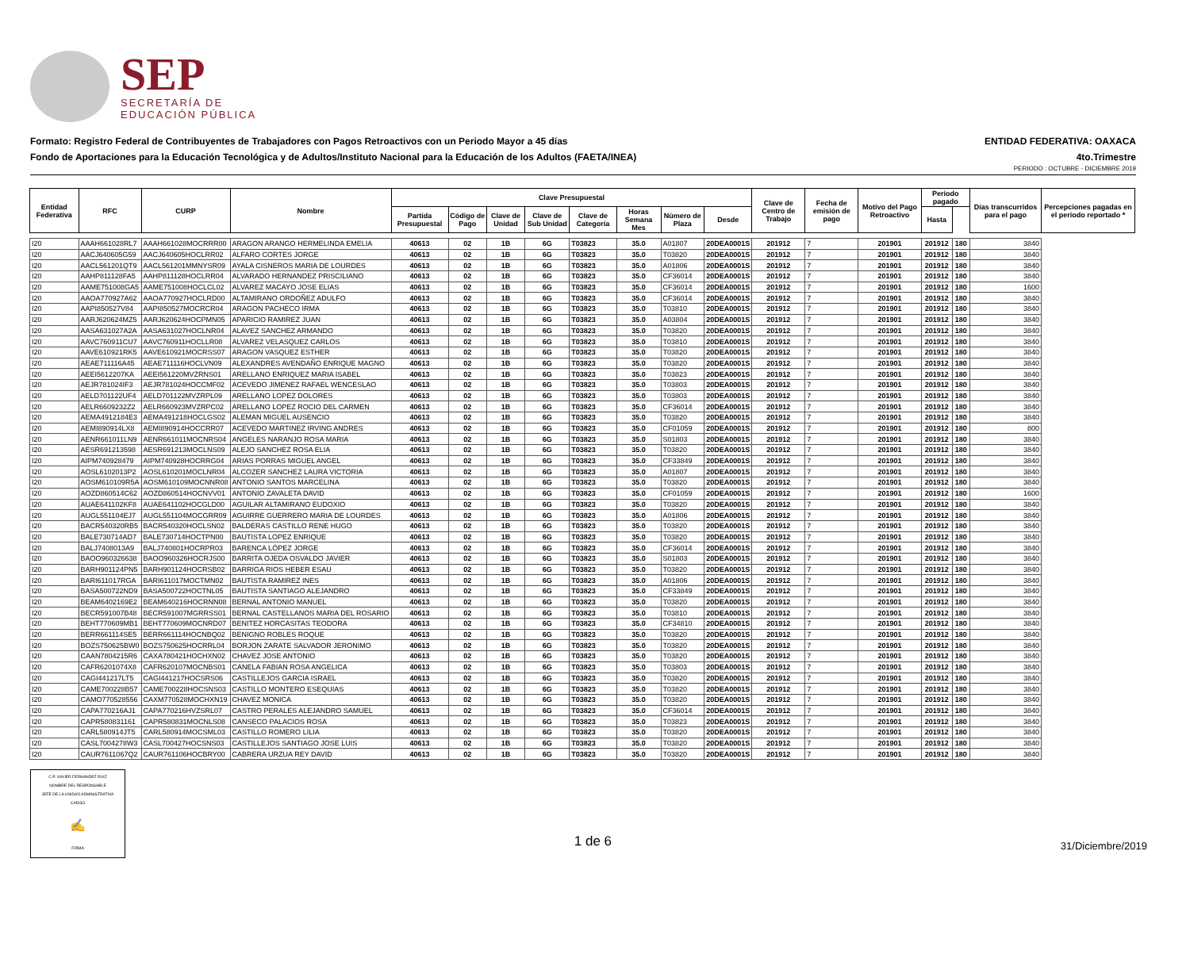SEP
SECRETARÍA DE
EDUCACIÓN PÚBLICA
Formato: Registro Federal de Contribuyentes de Trabajadores con Pagos Retroactivos con un Periodo Mayor a 45 días ENTIDAD FEDERATIVA: OAXACA
Fondo de Aportaciones para la Educación Tecnológica y de Adultos/Instituto Nacional para la Educación de los Adultos (FAETA/INEA) 4to.Trimestre
PERIODO : OCTUBRE - DICIEMBRE 2019
| Entidad Federativa | RFC | CURP | Nombre | Clave Presupuestal | | | | | | | | Clave de Centro de Trabajo | Fecha de emisión de pago | Motivo del Pago Retroactivo | Periodo pagado | | Días transcurridos para el pago | Percepciones pagadas en el periodo reportado * |
| --- | --- | --- | --- | --- | --- | --- | --- | --- | --- | --- | --- | --- | --- | --- | --- | --- | --- | --- |
| | | | | Partida Presupuestal | Código de Pago | Clave de Unidad | Clave de Sub Unidad | Clave de Categoría | Horas Semana Mes | Número de Plaza | Desde | | | | Hasta | | | |
| I20 | AAAH661028RL7 | AAAH661028MOCRRR00 | ARAGON ARANGO HERMELINDA EMELIA | 40613 | 02 | 1B | 6G | T03823 | 35.0 | A01807 | 20DEA0001S | 201912 | 7 | 201901 | 201912 | 180 | 3840 | |
| I20 | AACJ640605G59 | AACJ640605HOCLRR02 | ALFARO CORTES JORGE | 40613 | 02 | 1B | 6G | T03823 | 35.0 | T03820 | 20DEA0001S | 201912 | 7 | 201901 | 201912 | 180 | 3840 | |
| I20 | AACL561201QT9 | AACL561201MMNYSR09 | AYALA CISNEROS MARIA DE LOURDES | 40613 | 02 | 1B | 6G | T03823 | 35.0 | A01806 | 20DEA0001S | 201912 | 7 | 201901 | 201912 | 180 | 3840 | |
| I20 | AAHP811128FA5 | AAHP811128HOCLRR04 | ALVARADO HERNANDEZ PRISCILIANO | 40613 | 02 | 1B | 6G | T03823 | 35.0 | CF36014 | 20DEA0001S | 201912 | 7 | 201901 | 201912 | 180 | 3840 | |
| I20 | AAME751008GA5 | AAME751008HOCLCL02 | ALVAREZ MACAYO JOSE ELIAS | 40613 | 02 | 1B | 6G | T03823 | 35.0 | CF36014 | 20DEA0001S | 201912 | 7 | 201901 | 201912 | 180 | 1600 | |
| I20 | AAOA770927A62 | AAOA770927HOCLRD00 | ALTAMIRANO ORDOÑEZ ADULFO | 40613 | 02 | 1B | 6G | T03823 | 35.0 | CF36014 | 20DEA0001S | 201912 | 7 | 201901 | 201912 | 180 | 3840 | |
| I20 | AAPI850527V84 | AAPI850527MOCRCR04 | ARAGON PACHECO IRMA | 40613 | 02 | 1B | 6G | T03823 | 35.0 | T03810 | 20DEA0001S | 201912 | 7 | 201901 | 201912 | 180 | 3840 | |
| I20 | AARJ620624MZ5 | AARJ620624HOCPMN05 | APARICIO RAMIREZ JUAN | 40613 | 02 | 1B | 6G | T03823 | 35.0 | A03804 | 20DEA0001S | 201912 | 7 | 201901 | 201912 | 180 | 3840 | |
| I20 | AASA631027A2A | AASA631027HOCLNR04 | ALAVEZ SANCHEZ ARMANDO | 40613 | 02 | 1B | 6G | T03823 | 35.0 | T03820 | 20DEA0001S | 201912 | 7 | 201901 | 201912 | 180 | 3840 | |
| I20 | AAVC760911CU7 | AAVC760911HOCLLR08 | ALVAREZ VELASQUEZ CARLOS | 40613 | 02 | 1B | 6G | T03823 | 35.0 | T03810 | 20DEA0001S | 201912 | 7 | 201901 | 201912 | 180 | 3840 | |
| I20 | AAVE610921RK5 | AAVE610921MOCRSS07 | ARAGON VASQUEZ ESTHER | 40613 | 02 | 1B | 6G | T03823 | 35.0 | T03820 | 20DEA0001S | 201912 | 7 | 201901 | 201912 | 180 | 3840 | |
| I20 | AEAE711116A45 | AEAE711116HOCLVN09 | ALEXANDRES AVENDAÑO ENRIQUE MAGNO | 40613 | 02 | 1B | 6G | T03823 | 35.0 | T03820 | 20DEA0001S | 201912 | 7 | 201901 | 201912 | 180 | 3840 | |
| I20 | AEEI5612207KA | AEEI561220MVZRNS01 | ARELLANO ENRIQUEZ MARIA ISABEL | 40613 | 02 | 1B | 6G | T03823 | 35.0 | T03823 | 20DEA0001S | 201912 | 7 | 201901 | 201912 | 180 | 3840 | |
| I20 | AEJR781024IF3 | AEJR781024HOCCMF02 | ACEVEDO JIMENEZ RAFAEL WENCESLAO | 40613 | 02 | 1B | 6G | T03823 | 35.0 | T03803 | 20DEA0001S | 201912 | 7 | 201901 | 201912 | 180 | 3840 | |
| I20 | AELD701122UF4 | AELD701122MVZRPL09 | ARELLANO LOPEZ DOLORES | 40613 | 02 | 1B | 6G | T03823 | 35.0 | T03803 | 20DEA0001S | 201912 | 7 | 201901 | 201912 | 180 | 3840 | |
| I20 | AELR6609232Z2 | AELR660923MVZRPC02 | ARELLANO LOPEZ ROCIO DEL CARMEN | 40613 | 02 | 1B | 6G | T03823 | 35.0 | CF36014 | 20DEA0001S | 201912 | 7 | 201901 | 201912 | 180 | 3840 | |
| I20 | AEMA4912184E3 | AEMA491218HOCLGS02 | ALEMAN MIGUEL AUSENCIO | 40613 | 02 | 1B | 6G | T03823 | 35.0 | T03820 | 20DEA0001S | 201912 | 7 | 201901 | 201912 | 180 | 3840 | |
| I20 | AEMI890914LX8 | AEMI890914HOCCRR07 | ACEVEDO MARTINEZ IRVING ANDRES | 40613 | 02 | 1B | 6G | T03823 | 35.0 | CF01059 | 20DEA0001S | 201912 | 7 | 201901 | 201912 | 180 | 800 | |
| I20 | AENR661011LN9 | AENR661011MOCNRS04 | ANGELES NARANJO ROSA MARIA | 40613 | 02 | 1B | 6G | T03823 | 35.0 | S01803 | 20DEA0001S | 201912 | 7 | 201901 | 201912 | 180 | 3840 | |
| I20 | AESR691213598 | AESR691213MOCLNS09 | ALEJO SANCHEZ ROSA ELIA | 40613 | 02 | 1B | 6G | T03823 | 35.0 | T03820 | 20DEA0001S | 201912 | 7 | 201901 | 201912 | 180 | 3840 | |
| I20 | AIPM740928479 | AIPM740928HOCRRG04 | ARIAS PORRAS MIGUEL ANGEL | 40613 | 02 | 1B | 6G | T03823 | 35.0 | CF33849 | 20DEA0001S | 201912 | 7 | 201901 | 201912 | 180 | 3840 | |
| I20 | AOSL6102013P2 | AOSL610201MOCLNR04 | ALCOZER SANCHEZ LAURA VICTORIA | 40613 | 02 | 1B | 6G | T03823 | 35.0 | A01807 | 20DEA0001S | 201912 | 7 | 201901 | 201912 | 180 | 3840 | |
| I20 | AOSM610109R5A | AOSM610109MOCNNR08 | ANTONIO SANTOS MARCELINA | 40613 | 02 | 1B | 6G | T03823 | 35.0 | T03820 | 20DEA0001S | 201912 | 7 | 201901 | 201912 | 180 | 3840 | |
| I20 | AOZD860514C62 | AOZD860514HOCNVV01 | ANTONIO ZAVALETA DAVID | 40613 | 02 | 1B | 6G | T03823 | 35.0 | CF01059 | 20DEA0001S | 201912 | 7 | 201901 | 201912 | 180 | 1600 | |
| I20 | AUAE641102KF8 | AUAE641102HOCGLD00 | AGUILAR ALTAMIRANO EUDOXIO | 40613 | 02 | 1B | 6G | T03823 | 35.0 | T03820 | 20DEA0001S | 201912 | 7 | 201901 | 201912 | 180 | 3840 | |
| I20 | AUGL551104EJ7 | AUGL551104MOCGRR09 | AGUIRRE GUERRERO MARIA DE LOURDES | 40613 | 02 | 1B | 6G | T03823 | 35.0 | A01806 | 20DEA0001S | 201912 | 7 | 201901 | 201912 | 180 | 3840 | |
| I20 | BACR540320RB5 | BACR540320HOCLSN02 | BALDERAS CASTILLO RENE HUGO | 40613 | 02 | 1B | 6G | T03823 | 35.0 | T03820 | 20DEA0001S | 201912 | 7 | 201901 | 201912 | 180 | 3840 | |
| I20 | BALE730714AD7 | BALE730714HOCTPN00 | BAUTISTA LOPEZ ENRIQUE | 40613 | 02 | 1B | 6G | T03823 | 35.0 | T03820 | 20DEA0001S | 201912 | 7 | 201901 | 201912 | 180 | 3840 | |
| I20 | BALJ7408013A9 | BALJ740801HOCRPR03 | BARENCA LÓPEZ JORGE | 40613 | 02 | 1B | 6G | T03823 | 35.0 | CF36014 | 20DEA0001S | 201912 | 7 | 201901 | 201912 | 180 | 3840 | |
| I20 | BAOO960326638 | BAOO960326HOCRJS00 | BARRITA OJEDA OSVALDO JAVIER | 40613 | 02 | 1B | 6G | T03823 | 35.0 | S01803 | 20DEA0001S | 201912 | 7 | 201901 | 201912 | 180 | 3840 | |
| I20 | BARH901124PN5 | BARH901124HOCRSB02 | BARRIGA RIOS HEBER ESAU | 40613 | 02 | 1B | 6G | T03823 | 35.0 | T03820 | 20DEA0001S | 201912 | 7 | 201901 | 201912 | 180 | 3840 | |
| I20 | BARI611017RGA | BARI611017MOCTMN02 | BAUTISTA RAMIREZ INES | 40613 | 02 | 1B | 6G | T03823 | 35.0 | A01806 | 20DEA0001S | 201912 | 7 | 201901 | 201912 | 180 | 3840 | |
| I20 | BASA500722ND9 | BASA500722HOCTNL05 | BAUTISTA SANTIAGO ALEJANDRO | 40613 | 02 | 1B | 6G | T03823 | 35.0 | CF33849 | 20DEA0001S | 201912 | 7 | 201901 | 201912 | 180 | 3840 | |
| I20 | BEAM6402169E2 | BEAM640216HOCRNN08 | BERNAL ANTONIO MANUEL | 40613 | 02 | 1B | 6G | T03823 | 35.0 | T03820 | 20DEA0001S | 201912 | 7 | 201901 | 201912 | 180 | 3840 | |
| I20 | BECR591007B48 | BECR591007MGRRSS01 | BERNAL CASTELLANOS MARIA DEL ROSARIO | 40613 | 02 | 1B | 6G | T03823 | 35.0 | T03810 | 20DEA0001S | 201912 | 7 | 201901 | 201912 | 180 | 3840 | |
| I20 | BEHT770609MB1 | BEHT770609MOCNRD07 | BENITEZ HORCASITAS TEODORA | 40613 | 02 | 1B | 6G | T03823 | 35.0 | CF34810 | 20DEA0001S | 201912 | 7 | 201901 | 201912 | 180 | 3840 | |
| I20 | BERR661114SE5 | BERR661114HOCNBQ02 | BENIGNO ROBLES ROQUE | 40613 | 02 | 1B | 6G | T03823 | 35.0 | T03820 | 20DEA0001S | 201912 | 7 | 201901 | 201912 | 180 | 3840 | |
| I20 | BOZS750625BW0 | BOZS750625HOCRRL04 | BORJON ZARATE SALVADOR JERONIMO | 40613 | 02 | 1B | 6G | T03823 | 35.0 | T03820 | 20DEA0001S | 201912 | 7 | 201901 | 201912 | 180 | 3840 | |
| I20 | CAAN7804215R6 | CAXA780421HOCHXN02 | CHAVEZ JOSE ANTONIO | 40613 | 02 | 1B | 6G | T03823 | 35.0 | T03820 | 20DEA0001S | 201912 | 7 | 201901 | 201912 | 180 | 3840 | |
| I20 | CAFR6201074X8 | CAFR620107MOCNBS01 | CANELA FABIAN ROSA ANGELICA | 40613 | 02 | 1B | 6G | T03823 | 35.0 | T03803 | 20DEA0001S | 201912 | 7 | 201901 | 201912 | 180 | 3840 | |
| I20 | CAGI441217LT5 | CAGI441217HOCSRS06 | CASTILLEJOS GARCIA ISRAEL | 40613 | 02 | 1B | 6G | T03823 | 35.0 | T03820 | 20DEA0001S | 201912 | 7 | 201901 | 201912 | 180 | 3840 | |
| I20 | CAME700228B57 | CAME700228HOCSNS03 | CASTILLO MONTERO ESEQUIAS | 40613 | 02 | 1B | 6G | T03823 | 35.0 | T03820 | 20DEA0001S | 201912 | 7 | 201901 | 201912 | 180 | 3840 | |
| I20 | CAMO770528556 | CAXM770528MOCHXN19 | CHAVEZ MONICA | 40613 | 02 | 1B | 6G | T03823 | 35.0 | T03820 | 20DEA0001S | 201912 | 7 | 201901 | 201912 | 180 | 3840 | |
| I20 | CAPA770216AJ1 | CAPA770216HVZSRL07 | CASTRO PERALES ALEJANDRO SAMUEL | 40613 | 02 | 1B | 6G | T03823 | 35.0 | CF36014 | 20DEA0001S | 201912 | 7 | 201901 | 201912 | 180 | 3840 | |
| I20 | CAPR580831161 | CAPR580831MOCNLS08 | CANSECO PALACIOS ROSA | 40613 | 02 | 1B | 6G | T03823 | 35.0 | T03823 | 20DEA0001S | 201912 | 7 | 201901 | 201912 | 180 | 3840 | |
| I20 | CARL580914JT5 | CARL580914MOCSML03 | CASTILLO ROMERO LILIA | 40613 | 02 | 1B | 6G | T03823 | 35.0 | T03820 | 20DEA0001S | 201912 | 7 | 201901 | 201912 | 180 | 3840 | |
| I20 | CASL7004278W3 | CASL700427HOCSNS03 | CASTILLEJOS SANTIAGO JOSE LUIS | 40613 | 02 | 1B | 6G | T03823 | 35.0 | T03820 | 20DEA0001S | 201912 | 7 | 201901 | 201912 | 180 | 3840 | |
| I20 | CAUR7611067Q2 | CAUR761106HOCBRY00 | CABRERA URZUA REY DAVID | 40613 | 02 | 1B | 6G | T03823 | 35.0 | T03820 | 20DEA0001S | 201912 | 7 | 201901 | 201912 | 180 | 3840 | |
C.P. XAVIER FERNANDEZ RUIZ
NOMBRE DEL RESPONSABLE
JEFE DE LA UNIDAD ADMINISTRATIVA
CARGO
✍
FIRMA
1 de 6
31/Diciembre/2019